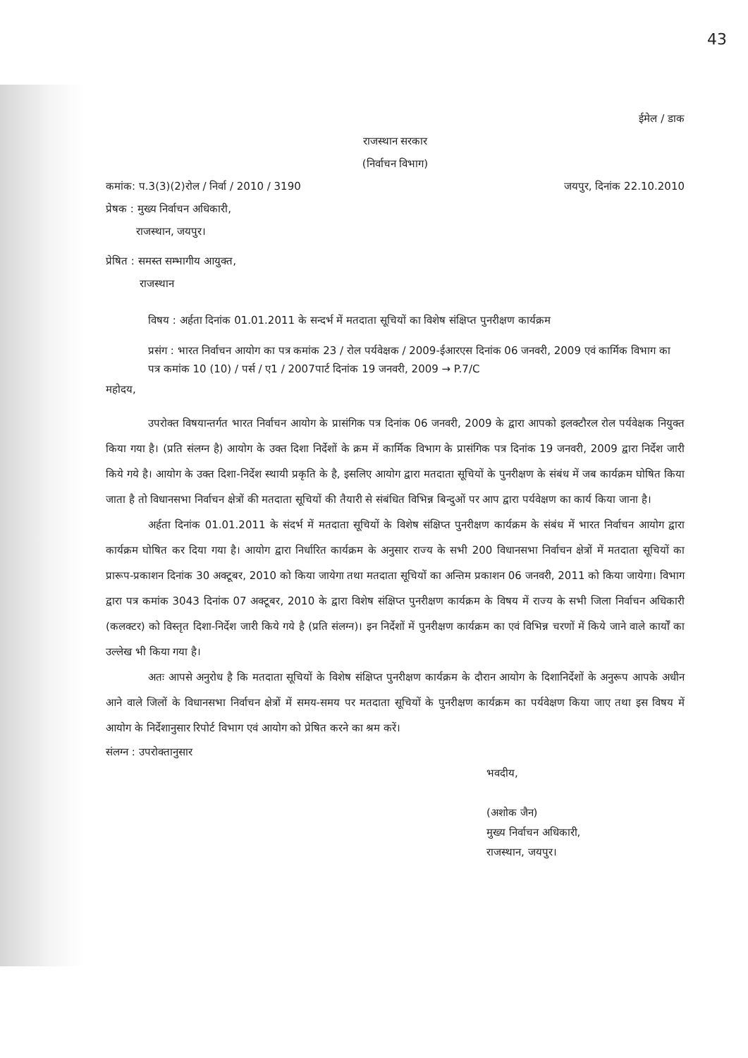43
ईमेल / डाक
राजस्थान सरकार
(निर्वाचन विभाग)
कमांक: प.3(3)(2)रोल / निर्वा / 2010 / 3190
जयपुर, दिनांक 22.10.2010
प्रेषक : मुख्य निर्वाचन अधिकारी,
राजस्थान, जयपुर।
प्रेषित : समस्त सम्भागीय आयुक्त,
राजस्थान
विषय : अर्हता दिनांक 01.01.2011 के सन्दर्भ में मतदाता सूचियों का विशेष संक्षिप्त पुनरीक्षण कार्यक्रम
प्रसंग : भारत निर्वाचन आयोग का पत्र कमांक 23 / रोल पर्यवेक्षक / 2009-ईआरएस दिनांक 06 जनवरी, 2009 एवं कार्मिक विभाग का पत्र कमांक 10 (10) / पर्स / ए1 / 2007पार्ट दिनांक 19 जनवरी, 2009 → P.7/C
महोदय,
उपरोक्त विषयान्तर्गत भारत निर्वाचन आयोग के प्रासंगिक पत्र दिनांक 06 जनवरी, 2009 के द्वारा आपको इलक्टौरल रोल पर्यवेक्षक नियुक्त किया गया है। (प्रति संलग्न है) आयोग के उक्त दिशा निर्देशों के क्रम में कार्मिक विभाग के प्रासंगिक पत्र दिनांक 19 जनवरी, 2009 द्वारा निर्देश जारी किये गये है। आयोग के उक्त दिशा-निर्देश स्थायी प्रकृति के है, इसलिए आयोग द्वारा मतदाता सूचियों के पुनरीक्षण के संबंध में जब कार्यक्रम घोषित किया जाता है तो विधानसभा निर्वाचन क्षेत्रों की मतदाता सूचियों की तैयारी से संबंधित विभिन्न बिन्दुओं पर आप द्वारा पर्यवेक्षण का कार्य किया जाना है।
अर्हता दिनांक 01.01.2011 के संदर्भ में मतदाता सूचियों के विशेष संक्षिप्त पुनरीक्षण कार्यक्रम के संबंध में भारत निर्वाचन आयोग द्वारा कार्यक्रम घोषित कर दिया गया है। आयोग द्वारा निर्धारित कार्यक्रम के अनुसार राज्य के सभी 200 विधानसभा निर्वाचन क्षेत्रों में मतदाता सूचियों का प्रारूप-प्रकाशन दिनांक 30 अक्टूबर, 2010 को किया जायेगा तथा मतदाता सूचियों का अन्तिम प्रकाशन 06 जनवरी, 2011 को किया जायेगा। विभाग द्वारा पत्र कमांक 3043 दिनांक 07 अक्टूबर, 2010 के द्वारा विशेष संक्षिप्त पुनरीक्षण कार्यक्रम के विषय में राज्य के सभी जिला निर्वाचन अधिकारी (कलक्टर) को विस्तृत दिशा-निर्देश जारी किये गये है (प्रति संलग्न)। इन निर्देशों में पुनरीक्षण कार्यक्रम का एवं विभिन्न चरणों में किये जाने वाले कार्यों का उल्लेख भी किया गया है।
अतः आपसे अनुरोध है कि मतदाता सूचियों के विशेष संक्षिप्त पुनरीक्षण कार्यक्रम के दौरान आयोग के दिशानिर्देशों के अनुरूप आपके अधीन आने वाले जिलों के विधानसभा निर्वाचन क्षेत्रों में समय-समय पर मतदाता सूचियों के पुनरीक्षण कार्यक्रम का पर्यवेक्षण किया जाए तथा इस विषय में आयोग के निर्देशानुसार रिपोर्ट विभाग एवं आयोग को प्रेषित करने का श्रम करें।
संलग्न : उपरोक्तानुसार
भवदीय,
(अशोक जैन)
मुख्य निर्वाचन अधिकारी,
राजस्थान, जयपुर।